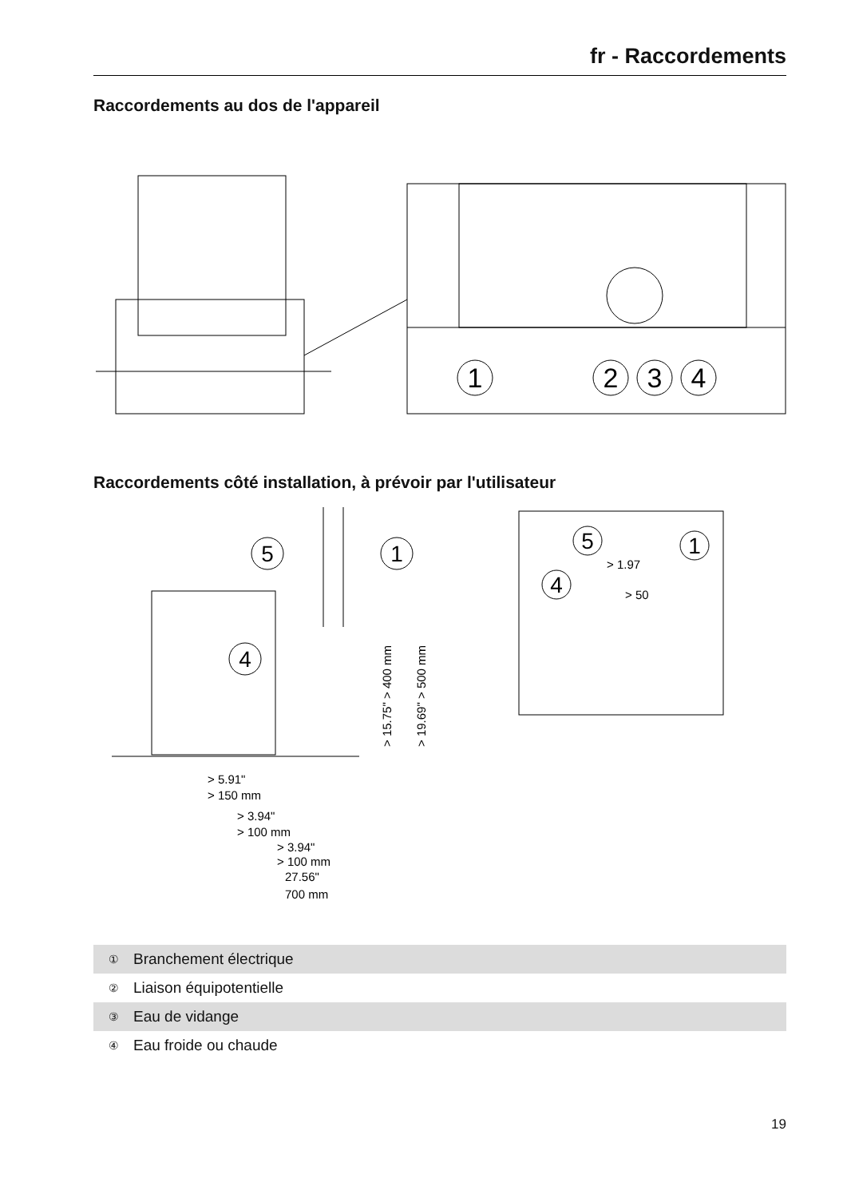fr - Raccordements
Raccordements au dos de l'appareil
1
2
3
4
Raccordements côté installation, à prévoir par l'utilisateur
5
1
4
> 5.91"
> 150 mm
> 3.94"
> 100 mm
> 3.94"
> 100 mm
27.56"
700 mm
> 15.75" > 400 mm
> 19.69" > 500 mm
5
1
4
> 1.97
> 50
| ① | Branchement électrique |
| ② | Liaison équipotentielle |
| ③ | Eau de vidange |
| ④ | Eau froide ou chaude |
19